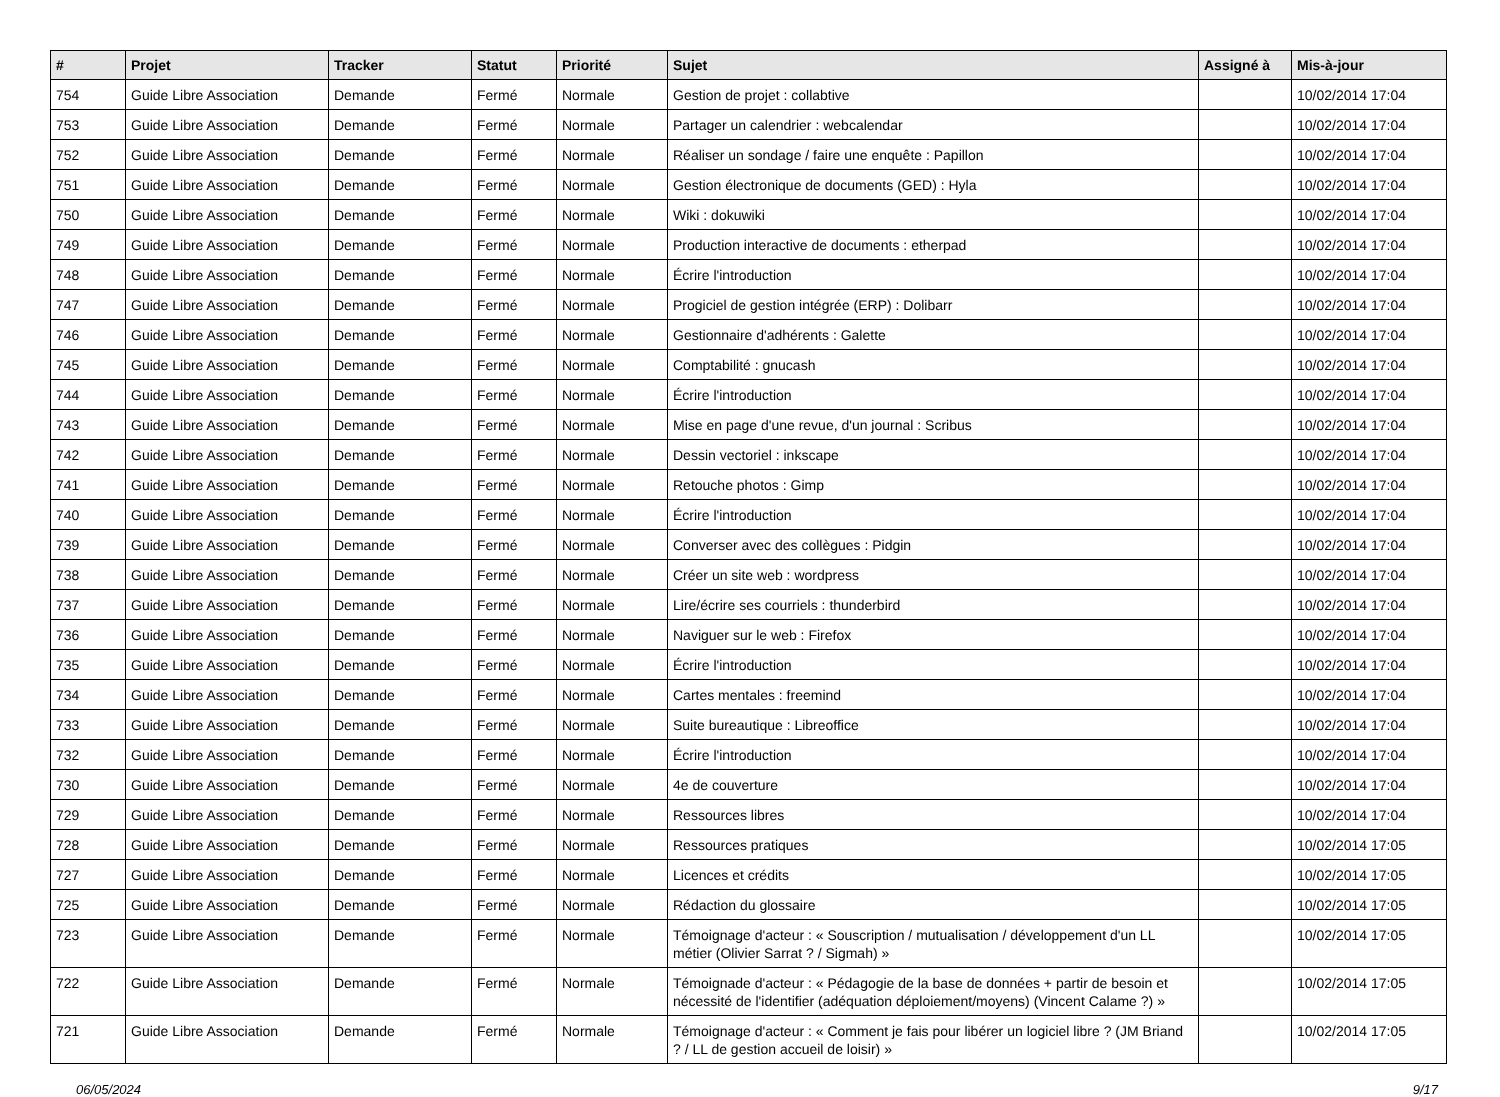| # | Projet | Tracker | Statut | Priorité | Sujet | Assigné à | Mis-à-jour |
| --- | --- | --- | --- | --- | --- | --- | --- |
| 754 | Guide Libre Association | Demande | Fermé | Normale | Gestion de projet : collabtive | | 10/02/2014 17:04 |
| 753 | Guide Libre Association | Demande | Fermé | Normale | Partager un calendrier : webcalendar | | 10/02/2014 17:04 |
| 752 | Guide Libre Association | Demande | Fermé | Normale | Réaliser un sondage / faire une enquête : Papillon | | 10/02/2014 17:04 |
| 751 | Guide Libre Association | Demande | Fermé | Normale | Gestion électronique de documents (GED) : Hyla | | 10/02/2014 17:04 |
| 750 | Guide Libre Association | Demande | Fermé | Normale | Wiki : dokuwiki | | 10/02/2014 17:04 |
| 749 | Guide Libre Association | Demande | Fermé | Normale | Production interactive de documents : etherpad | | 10/02/2014 17:04 |
| 748 | Guide Libre Association | Demande | Fermé | Normale | Écrire l'introduction | | 10/02/2014 17:04 |
| 747 | Guide Libre Association | Demande | Fermé | Normale | Progiciel de gestion intégrée (ERP) : Dolibarr | | 10/02/2014 17:04 |
| 746 | Guide Libre Association | Demande | Fermé | Normale | Gestionnaire d'adhérents : Galette | | 10/02/2014 17:04 |
| 745 | Guide Libre Association | Demande | Fermé | Normale | Comptabilité : gnucash | | 10/02/2014 17:04 |
| 744 | Guide Libre Association | Demande | Fermé | Normale | Écrire l'introduction | | 10/02/2014 17:04 |
| 743 | Guide Libre Association | Demande | Fermé | Normale | Mise en page d'une revue, d'un journal : Scribus | | 10/02/2014 17:04 |
| 742 | Guide Libre Association | Demande | Fermé | Normale | Dessin vectoriel : inkscape | | 10/02/2014 17:04 |
| 741 | Guide Libre Association | Demande | Fermé | Normale | Retouche photos : Gimp | | 10/02/2014 17:04 |
| 740 | Guide Libre Association | Demande | Fermé | Normale | Écrire l'introduction | | 10/02/2014 17:04 |
| 739 | Guide Libre Association | Demande | Fermé | Normale | Converser avec des collègues : Pidgin | | 10/02/2014 17:04 |
| 738 | Guide Libre Association | Demande | Fermé | Normale | Créer un site web : wordpress | | 10/02/2014 17:04 |
| 737 | Guide Libre Association | Demande | Fermé | Normale | Lire/écrire ses courriels : thunderbird | | 10/02/2014 17:04 |
| 736 | Guide Libre Association | Demande | Fermé | Normale | Naviguer sur le web : Firefox | | 10/02/2014 17:04 |
| 735 | Guide Libre Association | Demande | Fermé | Normale | Écrire l'introduction | | 10/02/2014 17:04 |
| 734 | Guide Libre Association | Demande | Fermé | Normale | Cartes mentales : freemind | | 10/02/2014 17:04 |
| 733 | Guide Libre Association | Demande | Fermé | Normale | Suite bureautique : Libreoffice | | 10/02/2014 17:04 |
| 732 | Guide Libre Association | Demande | Fermé | Normale | Écrire l'introduction | | 10/02/2014 17:04 |
| 730 | Guide Libre Association | Demande | Fermé | Normale | 4e de couverture | | 10/02/2014 17:04 |
| 729 | Guide Libre Association | Demande | Fermé | Normale | Ressources libres | | 10/02/2014 17:04 |
| 728 | Guide Libre Association | Demande | Fermé | Normale | Ressources pratiques | | 10/02/2014 17:05 |
| 727 | Guide Libre Association | Demande | Fermé | Normale | Licences et crédits | | 10/02/2014 17:05 |
| 725 | Guide Libre Association | Demande | Fermé | Normale | Rédaction du glossaire | | 10/02/2014 17:05 |
| 723 | Guide Libre Association | Demande | Fermé | Normale | Témoignage d'acteur : « Souscription / mutualisation / développement d'un LL métier (Olivier Sarrat ? / Sigmah) » | | 10/02/2014 17:05 |
| 722 | Guide Libre Association | Demande | Fermé | Normale | Témoignade d'acteur : « Pédagogie de la base de données + partir de besoin et nécessité de l'identifier (adéquation déploiement/moyens) (Vincent Calame ?) » | | 10/02/2014 17:05 |
| 721 | Guide Libre Association | Demande | Fermé | Normale | Témoignage d'acteur : « Comment je fais pour libérer un logiciel libre ? (JM Briand ? / LL de gestion accueil de loisir) » | | 10/02/2014 17:05 |
06/05/2024 9/17